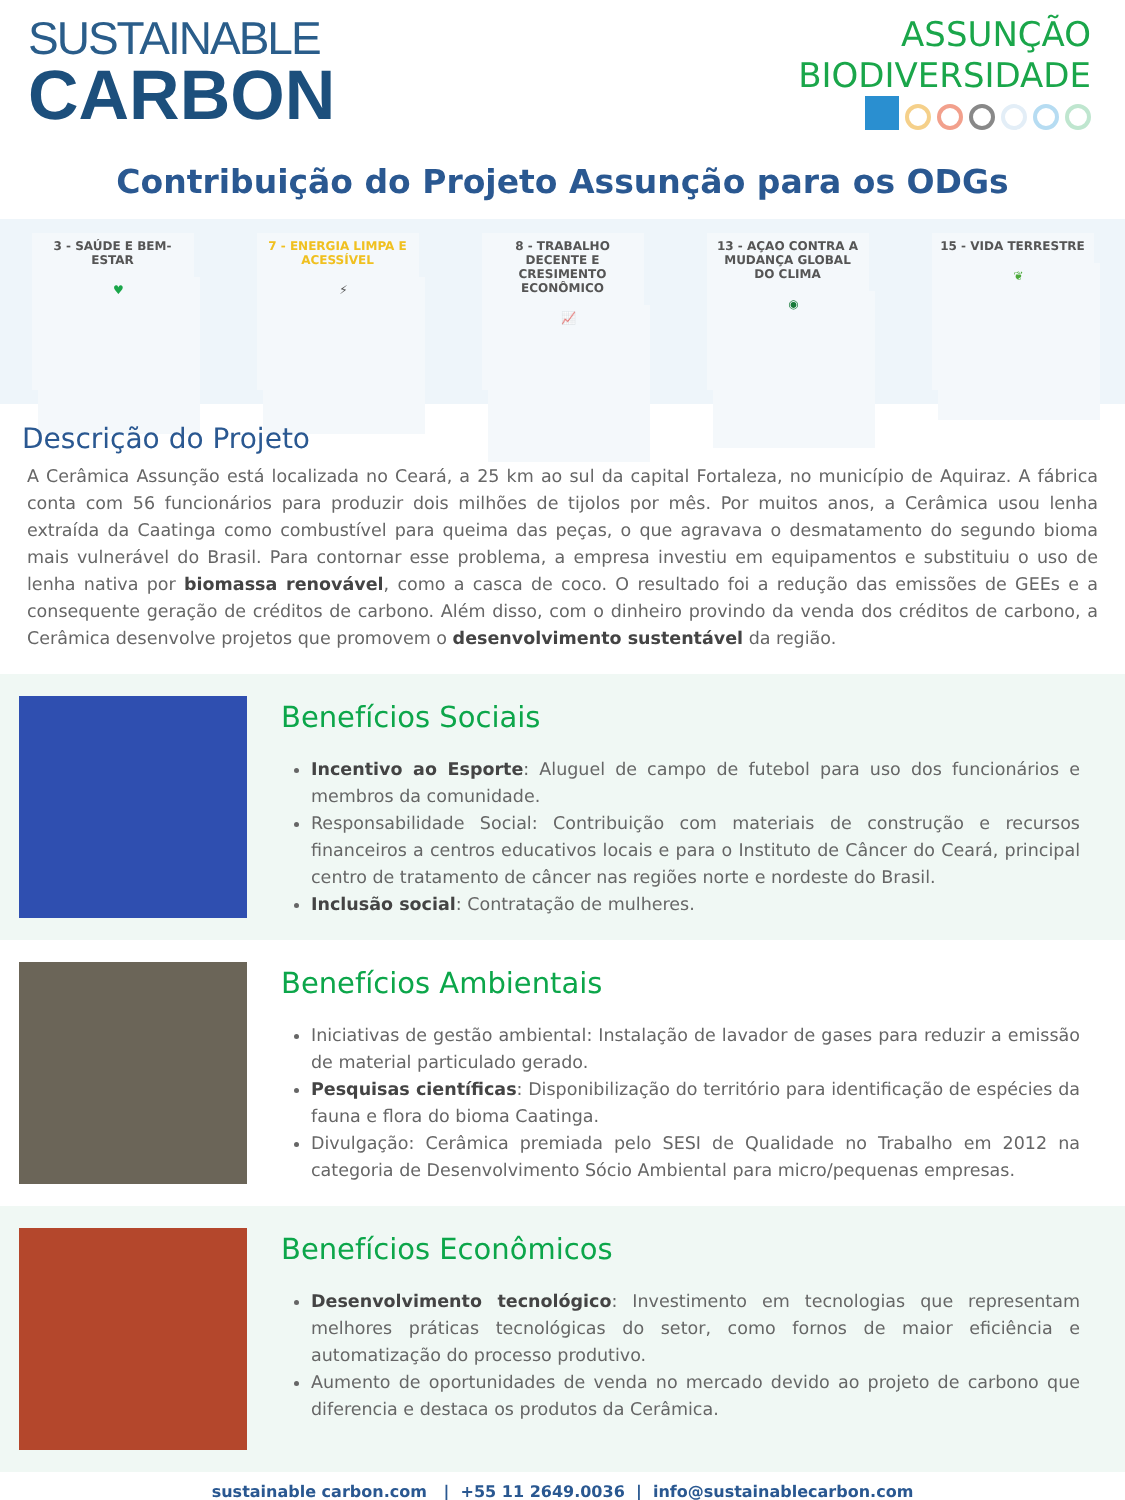SUSTAINABLE
CARBON
ASSUNÇÃO
BIODIVERSIDADE
Contribuição do Projeto Assunção para os ODGs
3 - SAÚDE E BEM-ESTAR
♥
7 - ENERGIA LIMPA E ACESSÍVEL
⚡
8 - TRABALHO DECENTE E CRESIMENTO ECONÔMICO
📈
13 - AÇAO CONTRA A MUDANÇA GLOBAL DO CLIMA
◉
15 - VIDA TERRESTRE
❦
Descrição do Projeto
A Cerâmica Assunção está localizada no Ceará, a 25 km ao sul da capital Fortaleza, no município de Aquiraz. A fábrica conta com 56 funcionários para produzir dois milhões de tijolos por mês. Por muitos anos, a Cerâmica usou lenha extraída da Caatinga como combustível para queima das peças, o que agravava o desmatamento do segundo bioma mais vulnerável do Brasil. Para contornar esse problema, a empresa investiu em equipamentos e substituiu o uso de lenha nativa por biomassa renovável, como a casca de coco. O resultado foi a redução das emissões de GEEs e a consequente geração de créditos de carbono. Além disso, com o dinheiro provindo da venda dos créditos de carbono, a Cerâmica desenvolve projetos que promovem o desenvolvimento sustentável da região.
Benefícios Sociais
Incentivo ao Esporte: Aluguel de campo de futebol para uso dos funcionários e membros da comunidade.
Responsabilidade Social: Contribuição com materiais de construção e recursos financeiros a centros educativos locais e para o Instituto de Câncer do Ceará, principal centro de tratamento de câncer nas regiões norte e nordeste do Brasil.
Inclusão social: Contratação de mulheres.
Benefícios Ambientais
Iniciativas de gestão ambiental: Instalação de lavador de gases para reduzir a emissão de material particulado gerado.
Pesquisas científicas: Disponibilização do território para identificação de espécies da fauna e flora do bioma Caatinga.
Divulgação: Cerâmica premiada pelo SESI de Qualidade no Trabalho em 2012 na categoria de Desenvolvimento Sócio Ambiental para micro/pequenas empresas.
Benefícios Econômicos
Desenvolvimento tecnológico: Investimento em tecnologias que representam melhores práticas tecnológicas do setor, como fornos de maior eficiência e automatização do processo produtivo.
Aumento de oportunidades de venda no mercado devido ao projeto de carbono que diferencia e destaca os produtos da Cerâmica.
sustainable carbon.com | +55 11 2649.0036 | info@sustainablecarbon.com